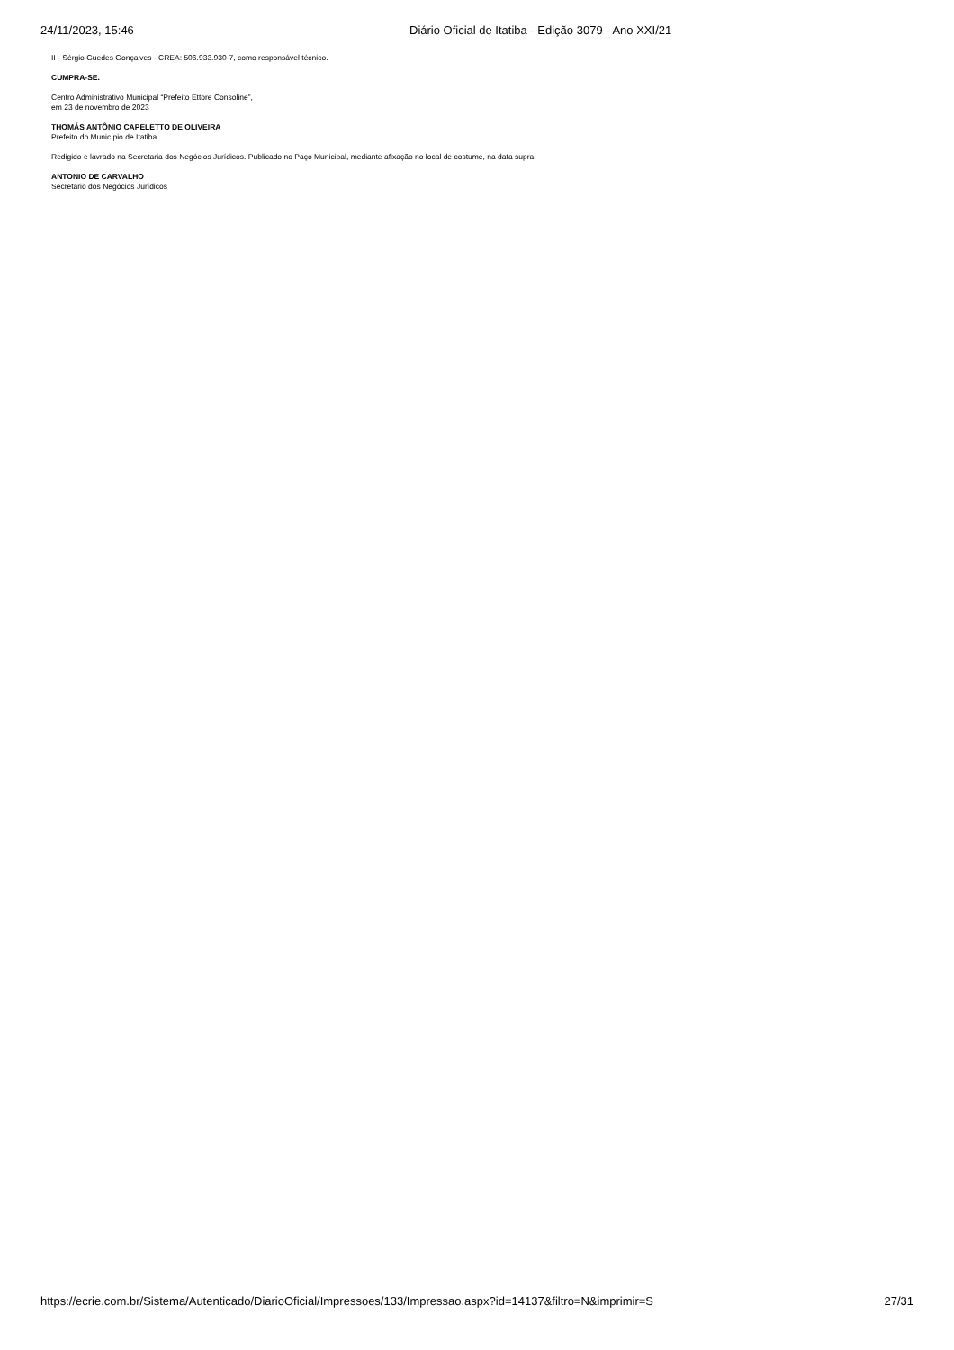24/11/2023, 15:46 Diário Oficial de Itatiba - Edição 3079 - Ano XXI/21
II - Sérgio Guedes Gonçalves - CREA: 506.933.930-7, como responsável técnico.
CUMPRA-SE.
Centro Administrativo Municipal “Prefeito Ettore Consoline”,
em 23 de novembro de 2023
THOMÁS ANTÔNIO CAPELETTO DE OLIVEIRA
Prefeito do Município de Itatiba
Redigido e lavrado na Secretaria dos Negócios Jurídicos. Publicado no Paço Municipal, mediante afixação no local de costume, na data supra.
ANTONIO DE CARVALHO
Secretário dos Negócios Jurídicos
https://ecrie.com.br/Sistema/Autenticado/DiarioOficial/Impressoes/133/Impressao.aspx?id=14137&filtro=N&imprimir=S 27/31